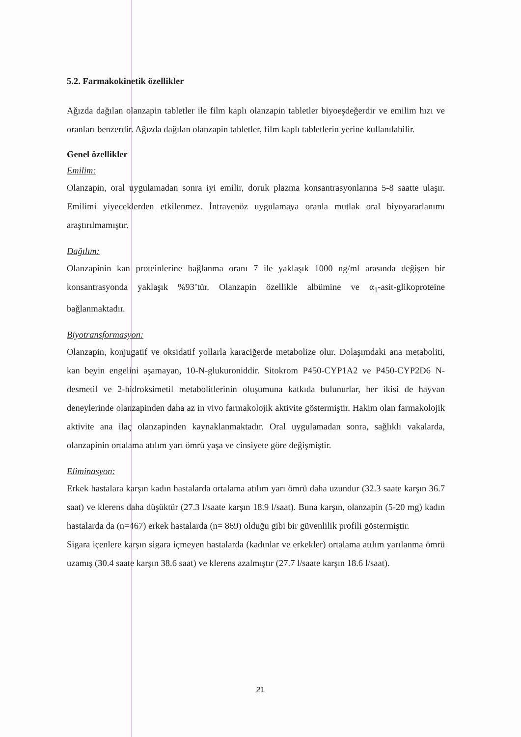5.2. Farmakokinetik özellikler
Ağızda dağılan olanzapin tabletler ile film kaplı olanzapin tabletler biyoeşdeğerdir ve emilim hızı ve oranları benzerdir. Ağızda dağılan olanzapin tabletler, film kaplı tabletlerin yerine kullanılabilir.
Genel özellikler
Emilim:
Olanzapin, oral uygulamadan sonra iyi emilir, doruk plazma konsantrasyonlarına 5-8 saatte ulaşır. Emilimi yiyeceklerden etkilenmez. İntravenöz uygulamaya oranla mutlak oral biyoyararlanımı araştırılmamıştır.
Dağılım:
Olanzapinin kan proteinlerine bağlanma oranı 7 ile yaklaşık 1000 ng/ml arasında değişen bir konsantrasyonda yaklaşık %93’tür. Olanzapin özellikle albümine ve α<sub>1</sub>-asit-glikoproteine bağlanmaktadır.
Biyotransformasyon:
Olanzapin, konjugatif ve oksidatif yollarla karaciğerde metabolize olur. Dolaşımdaki ana metaboliti, kan beyin engelini aşamayan, 10-N-glukuroniddir. Sitokrom P450-CYP1A2 ve P450-CYP2D6 N-desmetil ve 2-hidroksimetil metabolitlerinin oluşumuna katkıda bulunurlar, her ikisi de hayvan deneylerinde olanzapinden daha az in vivo farmakolojik aktivite göstermiştir. Hakim olan farmakolojik aktivite ana ilaç olanzapinden kaynaklanmaktadır. Oral uygulamadan sonra, sağlıklı vakalarda, olanzapinin ortalama atılım yarı ömrü yaşa ve cinsiyete göre değişmiştir.
Eliminasyon:
Erkek hastalara karşın kadın hastalarda ortalama atılım yarı ömrü daha uzundur (32.3 saate karşın 36.7 saat) ve klerens daha düşüktür (27.3 l/saate karşın 18.9 l/saat). Buna karşın, olanzapin (5-20 mg) kadın hastalarda da (n=467) erkek hastalarda (n= 869) olduğu gibi bir güvenlilik profili göstermiştir.
Sigara içenlere karşın sigara içmeyen hastalarda (kadınlar ve erkekler) ortalama atılım yarılanma ömrü uzamış (30.4 saate karşın 38.6 saat) ve klerens azalmıştır (27.7 l/saate karşın 18.6 l/saat).
21